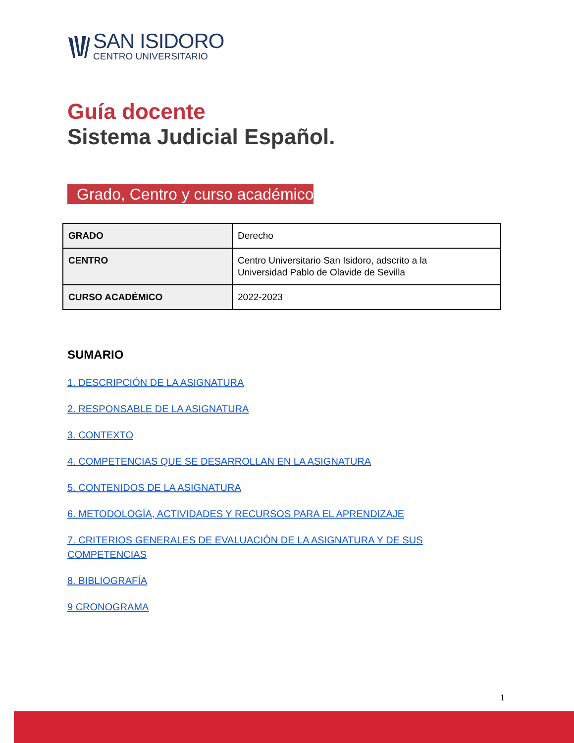SAN ISIDORO
CENTRO UNIVERSITARIO
Guía docente
Sistema Judicial Español.
Grado, Centro y curso académico
| GRADO | Derecho |
| CENTRO | Centro Universitario San Isidoro, adscrito a la Universidad Pablo de Olavide de Sevilla |
| CURSO ACADÉMICO | 2022-2023 |
SUMARIO
1. DESCRIPCIÓN DE LA ASIGNATURA
2. RESPONSABLE DE LA ASIGNATURA
3. CONTEXTO
4. COMPETENCIAS QUE SE DESARROLLAN EN LA ASIGNATURA
5. CONTENIDOS DE LA ASIGNATURA
6. METODOLOGÍA, ACTIVIDADES Y RECURSOS PARA EL APRENDIZAJE
7. CRITERIOS GENERALES DE EVALUACIÓN DE LA ASIGNATURA Y DE SUS COMPETENCIAS
8. BIBLIOGRAFÍA
9 CRONOGRAMA
1